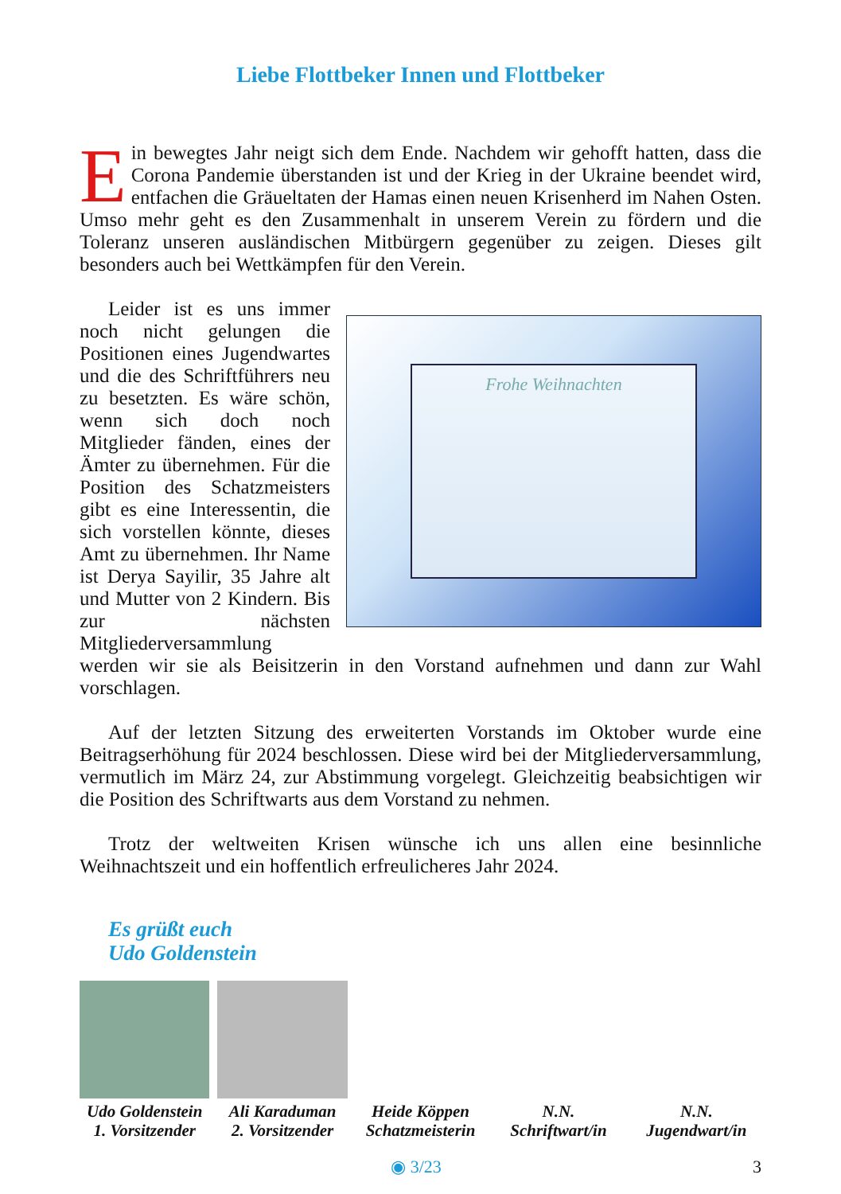Liebe Flottbeker Innen und Flottbeker
Ein bewegtes Jahr neigt sich dem Ende. Nachdem wir gehofft hatten, dass die Corona Pandemie überstanden ist und der Krieg in der Ukraine beendet wird, entfachen die Gräueltaten der Hamas einen neuen Krisenherd im Nahen Osten. Umso mehr geht es den Zusammenhalt in unserem Verein zu fördern und die Toleranz unseren ausländischen Mitbürgern gegenüber zu zeigen. Dieses gilt besonders auch bei Wettkämpfen für den Verein.
Frohe Weihnachten
Leider ist es uns immer noch nicht gelungen die Positionen eines Jugendwartes und die des Schriftführers neu zu besetzten. Es wäre schön, wenn sich doch noch Mitglieder fänden, eines der Ämter zu übernehmen. Für die Position des Schatzmeisters gibt es eine Interessentin, die sich vorstellen könnte, dieses Amt zu übernehmen. Ihr Name ist Derya Sayilir, 35 Jahre alt und Mutter von 2 Kindern. Bis zur nächsten Mitgliederversammlung werden wir sie als Beisitzerin in den Vorstand aufnehmen und dann zur Wahl vorschlagen.
Auf der letzten Sitzung des erweiterten Vorstands im Oktober wurde eine Beitragserhöhung für 2024 beschlossen. Diese wird bei der Mitgliederversammlung, vermutlich im März 24, zur Abstimmung vorgelegt. Gleichzeitig beabsichtigen wir die Position des Schriftwarts aus dem Vorstand zu nehmen.
Trotz der weltweiten Krisen wünsche ich uns allen eine besinnliche Weihnachtszeit und ein hoffentlich erfreulicheres Jahr 2024.
Es grüßt euch
Udo Goldenstein
Udo Goldenstein
1. Vorsitzender
Ali Karaduman
2. Vorsitzender
Heide Köppen
Schatzmeisterin
N.N.
Schriftwart/in
N.N.
Jugendwart/in
◉ 3/23 3